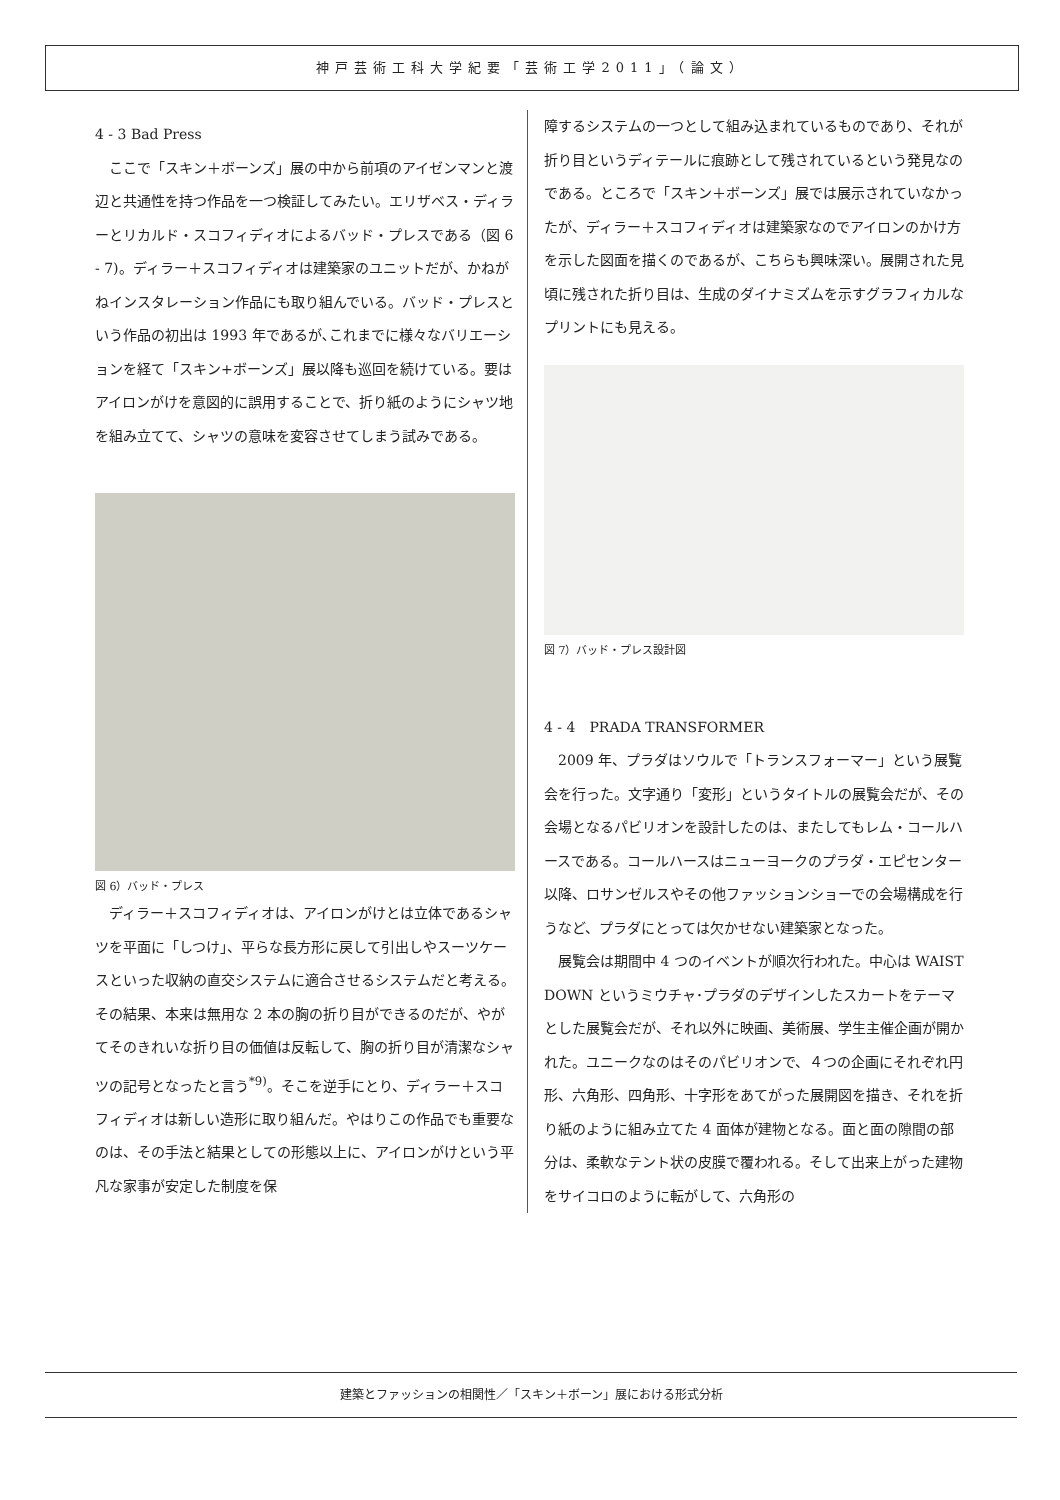神戸芸術工科大学紀要「芸術工学2011」（論文）
4 - 3 Bad Press
ここで「スキン＋ボーンズ」展の中から前項のアイゼンマンと渡辺と共通性を持つ作品を一つ検証してみたい。エリザベス・ディラーとリカルド・スコフィディオによるバッド・プレスである（図 6 - 7)。ディラー＋スコフィディオは建築家のユニットだが、かねがねインスタレーション作品にも取り組んでいる。バッド・プレスという作品の初出は 1993 年であるが､これまでに様々なバリエーションを経て「スキン+ボーンズ」展以降も巡回を続けている。要はアイロンがけを意図的に誤用することで、折り紙のようにシャツ地を組み立てて、シャツの意味を変容させてしまう試みである。
図 6）バッド・プレス
ディラー＋スコフィディオは、アイロンがけとは立体であるシャツを平面に「しつけ」、平らな長方形に戻して引出しやスーツケースといった収納の直交システムに適合させるシステムだと考える。その結果、本来は無用な 2 本の胸の折り目ができるのだが、やがてそのきれいな折り目の価値は反転して、胸の折り目が清潔なシャツの記号となったと言う<sup>*9)</sup>。そこを逆手にとり、ディラー＋スコフィディオは新しい造形に取り組んだ。やはりこの作品でも重要なのは、その手法と結果としての形態以上に、アイロンがけという平凡な家事が安定した制度を保
障するシステムの一つとして組み込まれているものであり、それが折り目というディテールに痕跡として残されているという発見なのである。ところで「スキン＋ボーンズ」展では展示されていなかったが、ディラー＋スコフィディオは建築家なのでアイロンのかけ方を示した図面を描くのであるが、こちらも興味深い。展開された見頃に残された折り目は、生成のダイナミズムを示すグラフィカルなプリントにも見える。
図 7）バッド・プレス設計図
4 - 4　PRADA TRANSFORMER
2009 年、プラダはソウルで「トランスフォーマー」という展覧会を行った。文字通り「変形」というタイトルの展覧会だが、その会場となるパビリオンを設計したのは、またしてもレム・コールハースである。コールハースはニューヨークのプラダ・エピセンター以降、ロサンゼルスやその他ファッションショーでの会場構成を行うなど、プラダにとっては欠かせない建築家となった。
展覧会は期間中 4 つのイベントが順次行われた。中心は WAIST DOWN というミウチャ･プラダのデザインしたスカートをテーマとした展覧会だが、それ以外に映画、美術展、学生主催企画が開かれた。ユニークなのはそのパビリオンで、４つの企画にそれぞれ円形、六角形、四角形、十字形をあてがった展開図を描き、それを折り紙のように組み立てた 4 面体が建物となる。面と面の隙間の部分は、柔軟なテント状の皮膜で覆われる。そして出来上がった建物をサイコロのように転がして、六角形の
建築とファッションの相関性／「スキン＋ボーン」展における形式分析